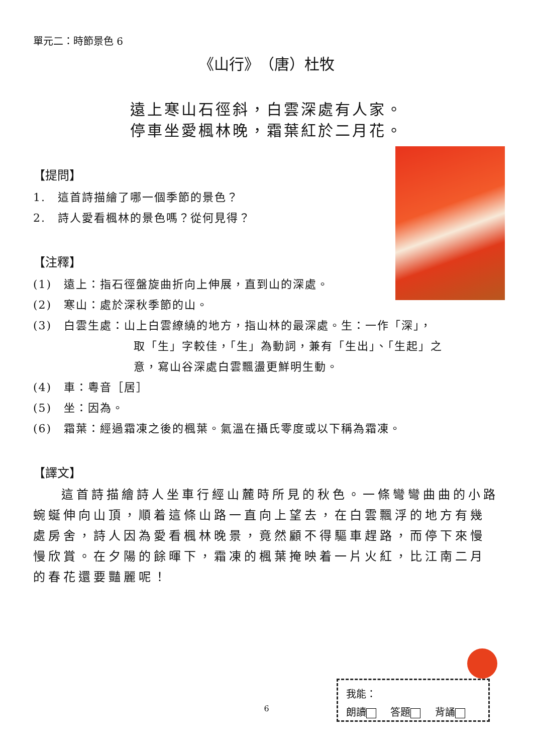單元二：時節景色 6
《山行》　（唐）杜牧
遠上寒山石徑斜，白雲深處有人家。
停車坐愛楓林晚，霜葉紅於二月花。
【提問】
1.　這首詩描繪了哪一個季節的景色？
2.　詩人愛看楓林的景色嗎？從何見得？
【注釋】
(1)　遠上：指石徑盤旋曲折向上伸展，直到山的深處。
(2)　寒山：處於深秋季節的山。
(3)　白雲生處：山上白雲繚繞的地方，指山林的最深處。生：一作「深」，
取「生」字較佳，「生」為動詞，兼有「生出」、「生起」之
意，寫山谷深處白雲飄盪更鮮明生動。
(4)　車：粵音［居］
(5)　坐：因為。
(6)　霜葉：經過霜凍之後的楓葉。氣溫在攝氏零度或以下稱為霜凍。
【譯文】
這首詩描繪詩人坐車行經山麓時所見的秋色。一條彎彎曲曲的小路蜿蜒伸向山頂，順着這條山路一直向上望去，在白雲飄浮的地方有幾處房舍，詩人因為愛看楓林晚景，竟然顧不得驅車趕路，而停下來慢慢欣賞。在夕陽的餘暉下，霜凍的楓葉掩映着一片火紅，比江南二月的春花還要豔麗呢！
6
我能：
朗讀 答題 背誦